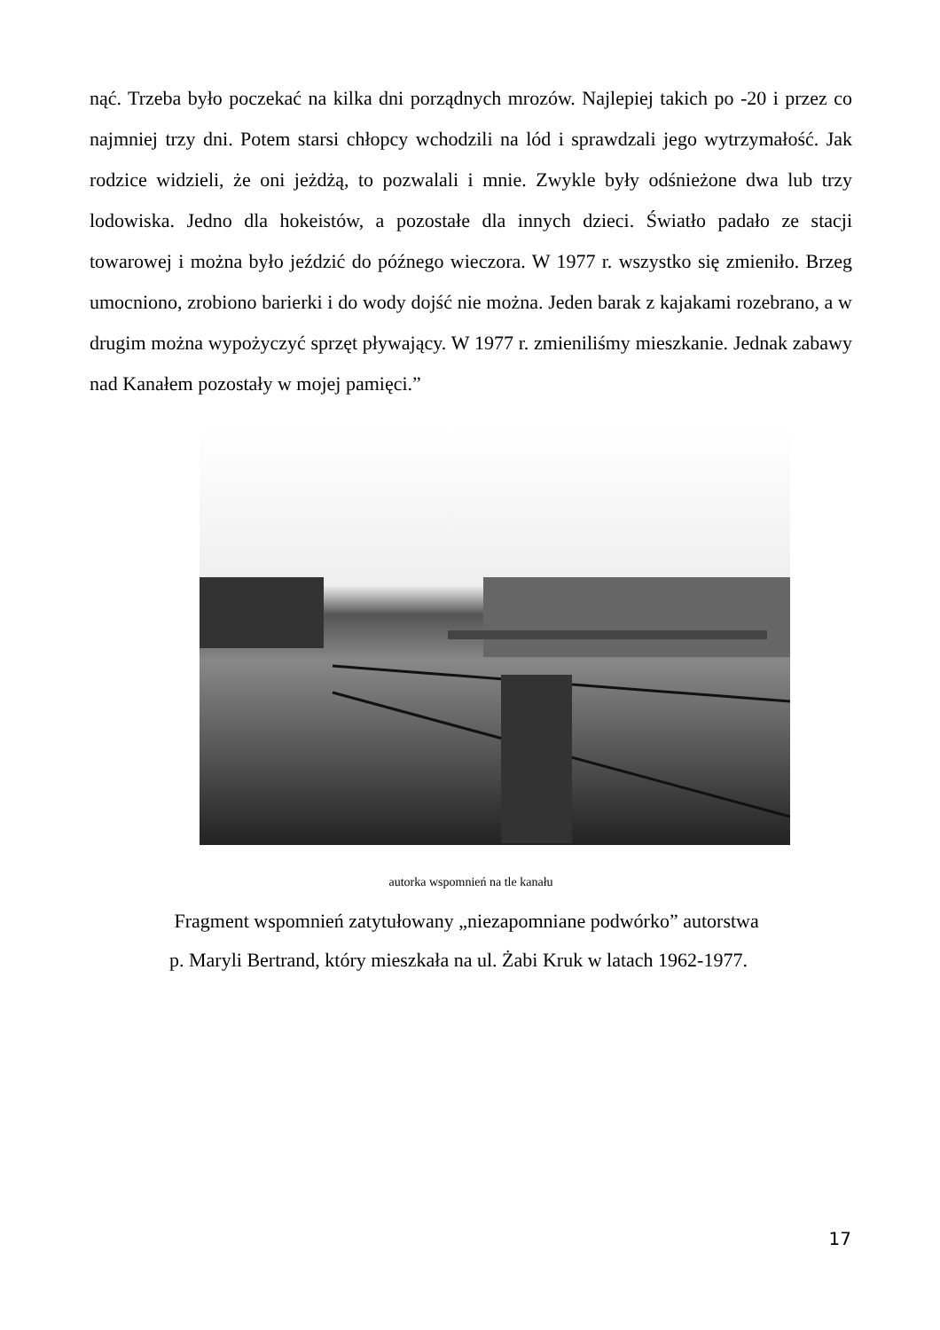nąć. Trzeba było poczekać na kilka dni porządnych mrozów. Najlepiej takich po -20 i przez co najmniej trzy dni. Potem starsi chłopcy wchodzili na lód i sprawdzali jego wytrzymałość. Jak rodzice widzieli, że oni jeżdżą, to pozwalali i mnie. Zwykle były odśnieżone dwa lub trzy lodowiska. Jedno dla hokeistów, a pozostałe dla innych dzieci. Światło padało ze stacji towarowej i można było jeździć do późnego wieczora. W 1977 r. wszystko się zmieniło. Brzeg umocniono, zrobiono barierki i do wody dojść nie można. Jeden barak z kajakami rozebrano, a w drugim można wypożyczyć sprzęt pływający. W 1977 r. zmieniliśmy mieszkanie. Jednak zabawy nad Kanałem pozostały w mojej pamięci.”
autorka wspomnień na tle kanału
Fragment wspomnień zatytułowany „niezapomniane podwórko” autorstwa
p. Maryli Bertrand, który mieszkała na ul. Żabi Kruk w latach 1962-1977.
17